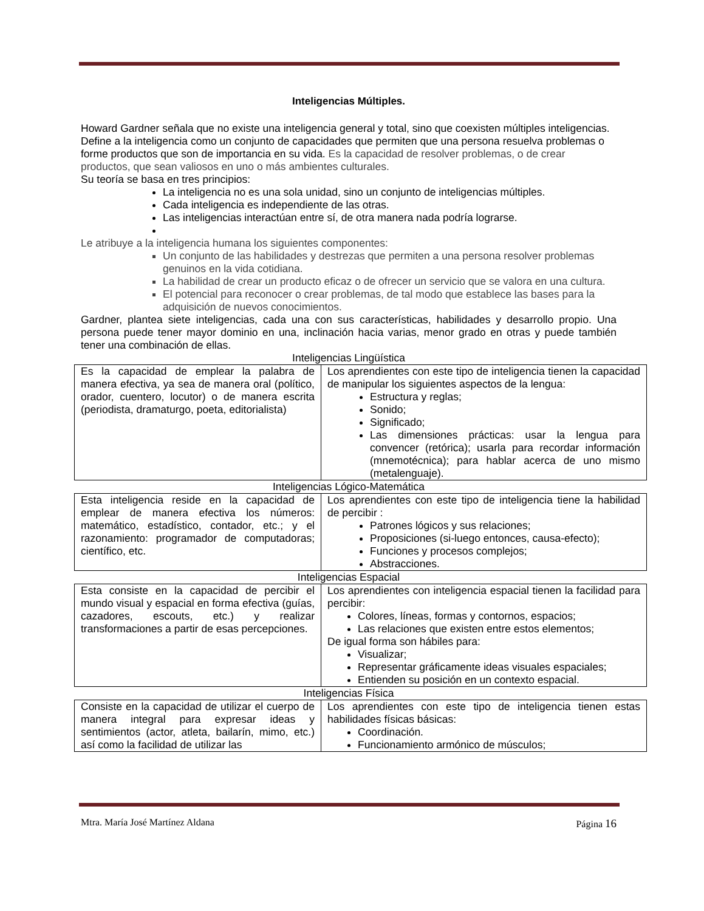Inteligencias Múltiples.
Howard Gardner señala que no existe una inteligencia general y total, sino que coexisten múltiples inteligencias.
Define a la inteligencia como un conjunto de capacidades que permiten que una persona resuelva problemas o forme productos que son de importancia en su vida. Es la capacidad de resolver problemas, o de crear productos, que sean valiosos en uno o más ambientes culturales.
Su teoría se basa en tres principios:
La inteligencia no es una sola unidad, sino un conjunto de inteligencias múltiples.
Cada inteligencia es independiente de las otras.
Las inteligencias interactúan entre sí, de otra manera nada podría lograrse.
Le atribuye a la inteligencia humana los siguientes componentes:
Un conjunto de las habilidades y destrezas que permiten a una persona resolver problemas genuinos en la vida cotidiana.
La habilidad de crear un producto eficaz o de ofrecer un servicio que se valora en una cultura.
El potencial para reconocer o crear problemas, de tal modo que establece las bases para la adquisición de nuevos conocimientos.
Gardner, plantea siete inteligencias, cada una con sus características, habilidades y desarrollo propio. Una persona puede tener mayor dominio en una, inclinación hacia varias, menor grado en otras y puede también tener una combinación de ellas.
Inteligencias Lingüística
| Es la capacidad de emplear la palabra de manera efectiva, ya sea de manera oral (político, orador, cuentero, locutor) o de manera escrita (periodista, dramaturgo, poeta, editorialista) | Los aprendientes con este tipo de inteligencia tienen la capacidad de manipular los siguientes aspectos de la lengua: Estructura y reglas; Sonido; Significado; Las dimensiones prácticas: usar la lengua para convencer (retórica); usarla para recordar información (mnemotécnica); para hablar acerca de uno mismo (metalenguaje). |
Inteligencias Lógico-Matemática
| Esta inteligencia reside en la capacidad de emplear de manera efectiva los números: matemático, estadístico, contador, etc.; y el razonamiento: programador de computadoras; científico, etc. | Los aprendientes con este tipo de inteligencia tiene la habilidad de percibir : Patrones lógicos y sus relaciones; Proposiciones (si-luego entonces, causa-efecto); Funciones y procesos complejos; Abstracciones. |
Inteligencias Espacial
| Esta consiste en la capacidad de percibir el mundo visual y espacial en forma efectiva (guías, cazadores, escouts, etc.) y realizar transformaciones a partir de esas percepciones. | Los aprendientes con inteligencia espacial tienen la facilidad para percibir: Colores, líneas, formas y contornos, espacios; Las relaciones que existen entre estos elementos; De igual forma son hábiles para: Visualizar; Representar gráficamente ideas visuales espaciales; Entienden su posición en un contexto espacial. |
Inteligencias Física
| Consiste en la capacidad de utilizar el cuerpo de manera integral para expresar ideas y sentimientos (actor, atleta, bailarín, mimo, etc.) así como la facilidad de utilizar las | Los aprendientes con este tipo de inteligencia tienen estas habilidades físicas básicas: Coordinación. Funcionamiento armónico de músculos; |
Mtra. María José Martínez Aldana Página 16